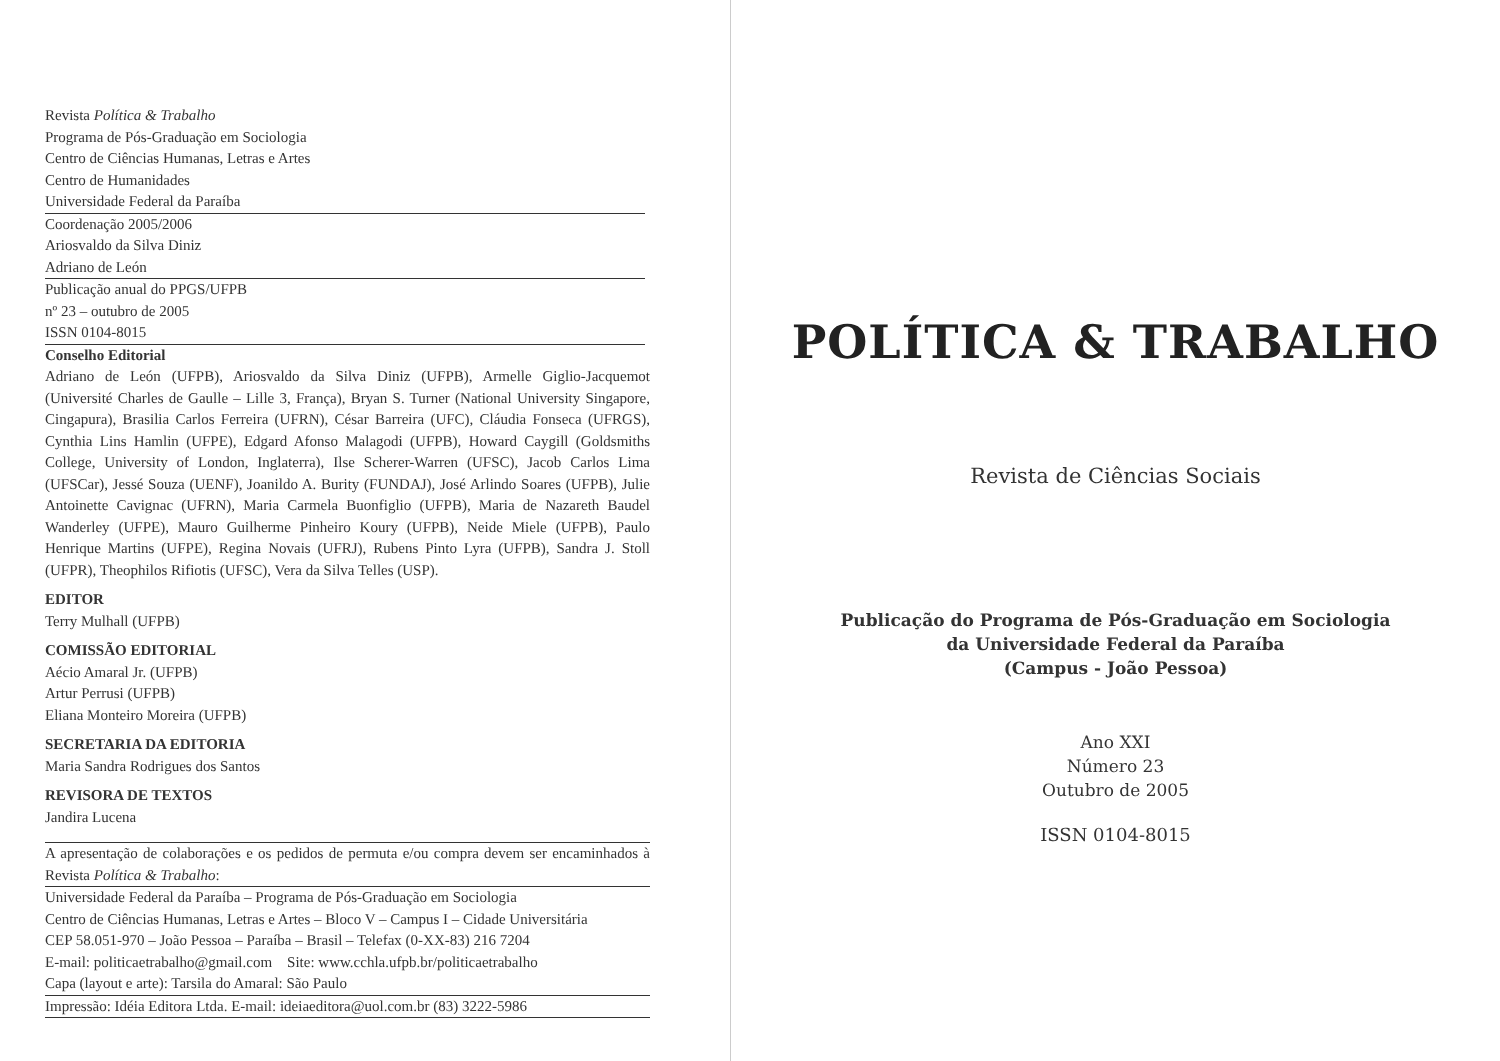Revista Política & Trabalho
Programa de Pós-Graduação em Sociologia
Centro de Ciências Humanas, Letras e Artes
Centro de Humanidades
Universidade Federal da Paraíba
Coordenação 2005/2006
Ariosvaldo da Silva Diniz
Adriano de León
Publicação anual do PPGS/UFPB
nº 23 – outubro de 2005
ISSN 0104-8015
Conselho Editorial
Adriano de León (UFPB), Ariosvaldo da Silva Diniz (UFPB), Armelle Giglio-Jacquemot (Université Charles de Gaulle – Lille 3, França), Bryan S. Turner (National University Singapore, Cingapura), Brasilia Carlos Ferreira (UFRN), César Barreira (UFC), Cláudia Fonseca (UFRGS), Cynthia Lins Hamlin (UFPE), Edgard Afonso Malagodi (UFPB), Howard Caygill (Goldsmiths College, University of London, Inglaterra), Ilse Scherer-Warren (UFSC), Jacob Carlos Lima (UFSCar), Jessé Souza (UENF), Joanildo A. Burity (FUNDAJ), José Arlindo Soares (UFPB), Julie Antoinette Cavignac (UFRN), Maria Carmela Buonfiglio (UFPB), Maria de Nazareth Baudel Wanderley (UFPE), Mauro Guilherme Pinheiro Koury (UFPB), Neide Miele (UFPB), Paulo Henrique Martins (UFPE), Regina Novais (UFRJ), Rubens Pinto Lyra (UFPB), Sandra J. Stoll (UFPR), Theophilos Rifiotis (UFSC), Vera da Silva Telles (USP).
EDITOR
Terry Mulhall (UFPB)
COMISSÃO EDITORIAL
Aécio Amaral Jr. (UFPB)
Artur Perrusi (UFPB)
Eliana Monteiro Moreira (UFPB)
SECRETARIA DA EDITORIA
Maria Sandra Rodrigues dos Santos
REVISORA DE TEXTOS
Jandira Lucena
A apresentação de colaborações e os pedidos de permuta e/ou compra devem ser encaminhados à Revista Política & Trabalho:
Universidade Federal da Paraíba – Programa de Pós-Graduação em Sociologia
Centro de Ciências Humanas, Letras e Artes – Bloco V – Campus I – Cidade Universitária
CEP 58.051-970 – João Pessoa – Paraíba – Brasil – Telefax (0-XX-83) 216 7204
E-mail: politicaetrabalho@gmail.com Site: www.cchla.ufpb.br/politicaetrabalho
Capa (layout e arte): Tarsila do Amaral: São Paulo
Impressão: Idéia Editora Ltda. E-mail: ideiaeditora@uol.com.br (83) 3222-5986
POLÍTICA & TRABALHO
Revista de Ciências Sociais
Publicação do Programa de Pós-Graduação em Sociologia
da Universidade Federal da Paraíba
(Campus - João Pessoa)
Ano XXI
Número 23
Outubro de 2005
ISSN 0104-8015